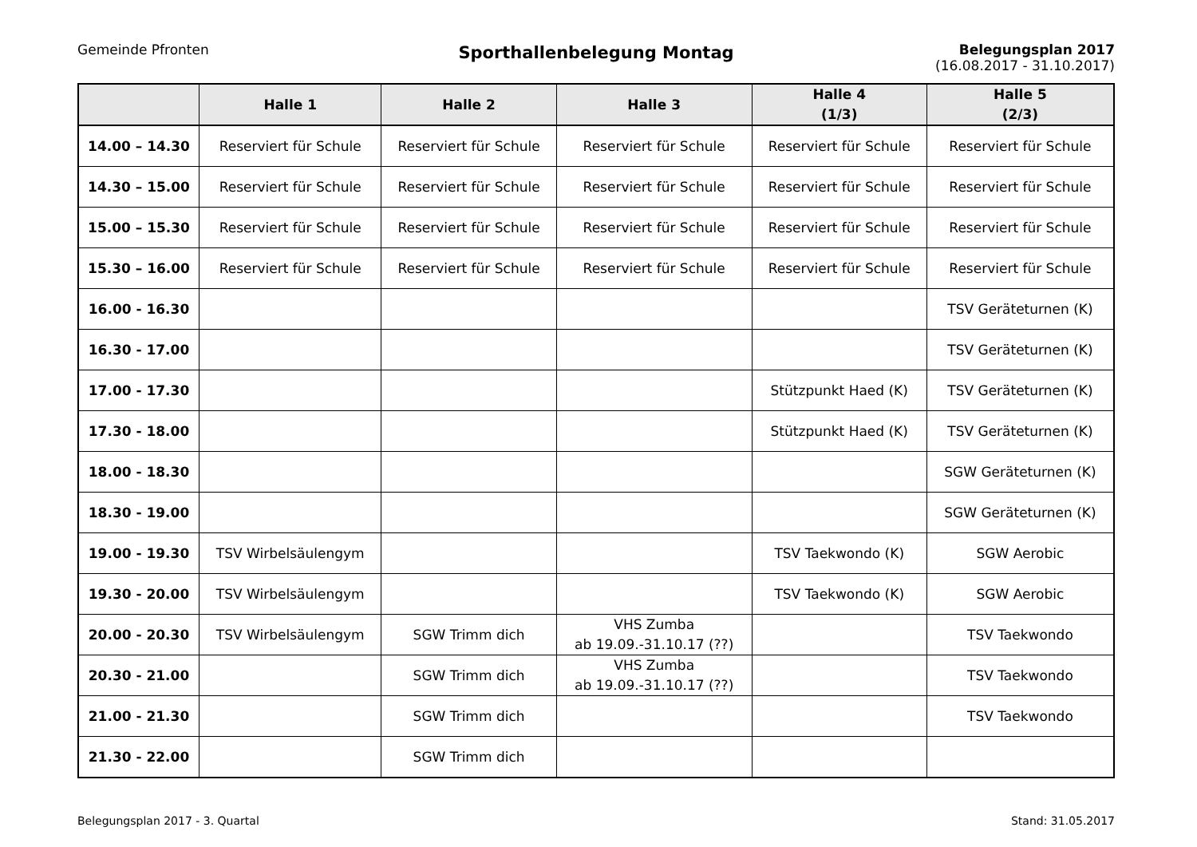Gemeinde Pfronten
Sporthallenbelegung Montag
Belegungsplan 2017
(16.08.2017 - 31.10.2017)
| | Halle 1 | Halle 2 | Halle 3 | Halle 4 (1/3) | Halle 5 (2/3) |
| --- | --- | --- | --- | --- | --- |
| 14.00 – 14.30 | Reserviert für Schule | Reserviert für Schule | Reserviert für Schule | Reserviert für Schule | Reserviert für Schule |
| 14.30 – 15.00 | Reserviert für Schule | Reserviert für Schule | Reserviert für Schule | Reserviert für Schule | Reserviert für Schule |
| 15.00 – 15.30 | Reserviert für Schule | Reserviert für Schule | Reserviert für Schule | Reserviert für Schule | Reserviert für Schule |
| 15.30 – 16.00 | Reserviert für Schule | Reserviert für Schule | Reserviert für Schule | Reserviert für Schule | Reserviert für Schule |
| 16.00 - 16.30 | | | | | TSV Geräteturnen (K) |
| 16.30 - 17.00 | | | | | TSV Geräteturnen (K) |
| 17.00 - 17.30 | | | | Stützpunkt Haed (K) | TSV Geräteturnen (K) |
| 17.30 - 18.00 | | | | Stützpunkt Haed (K) | TSV Geräteturnen (K) |
| 18.00 - 18.30 | | | | | SGW Geräteturnen (K) |
| 18.30 - 19.00 | | | | | SGW Geräteturnen (K) |
| 19.00 - 19.30 | TSV Wirbelsäulengym | | | TSV Taekwondo (K) | SGW Aerobic |
| 19.30 - 20.00 | TSV Wirbelsäulengym | | | TSV Taekwondo (K) | SGW Aerobic |
| 20.00 - 20.30 | TSV Wirbelsäulengym | SGW Trimm dich | VHS Zumba ab 19.09.-31.10.17 (??) | | TSV Taekwondo |
| 20.30 - 21.00 | | SGW Trimm dich | VHS Zumba ab 19.09.-31.10.17 (??) | | TSV Taekwondo |
| 21.00 - 21.30 | | SGW Trimm dich | | | TSV Taekwondo |
| 21.30 - 22.00 | | SGW Trimm dich | | | |
Belegungsplan 2017 - 3. Quartal Stand: 31.05.2017